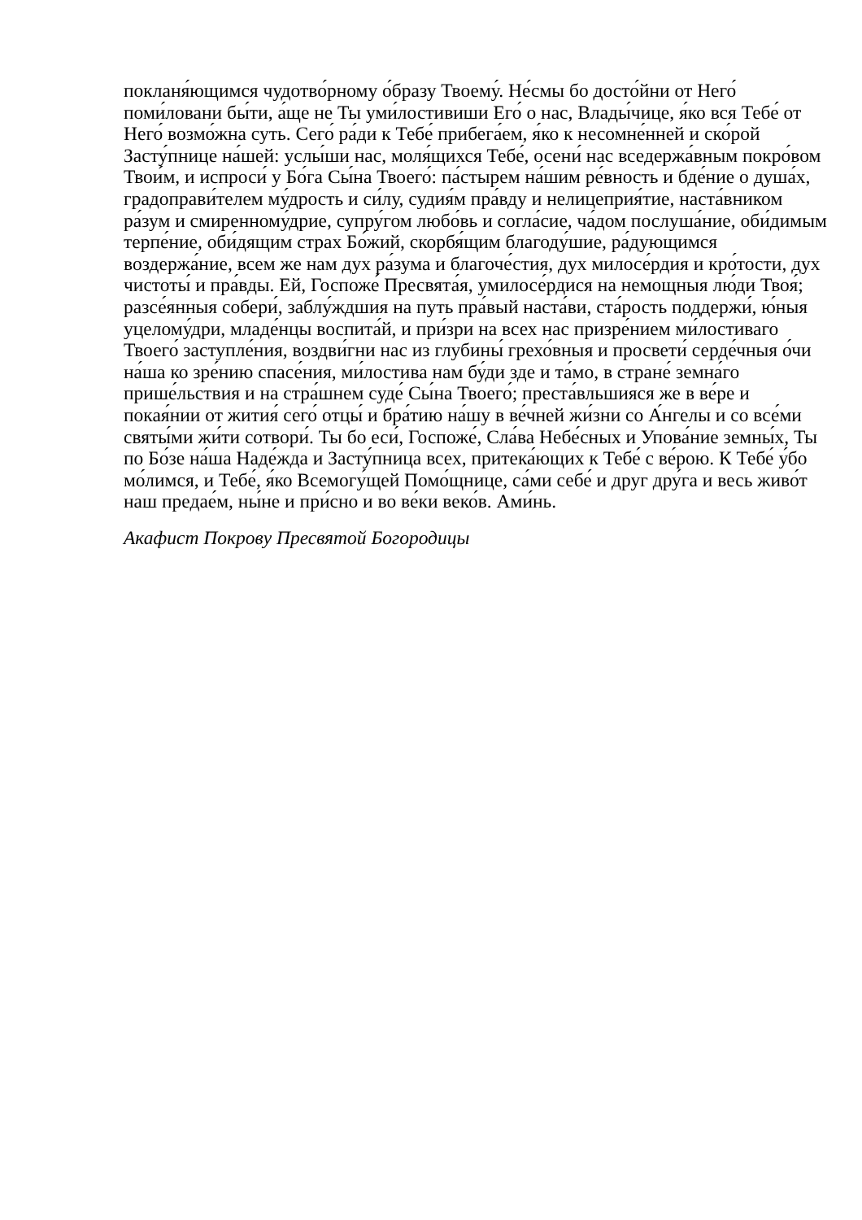покланя́ющимся чудотво́рному о́бразу Твоему́. Не́смы бо досто́йни от Него́ поми́ловани бы́ти, а́ще не Ты уми́лостивиши Его́ о нас, Влады́чице, я́ко вся Тебе́ от Него́ возмо́жна суть. Сего́ ра́ди к Тебе́ прибега́ем, я́ко к несомне́нней и ско́рой Засту́пнице на́шей: услы́ши нас, моля́щихся Тебе́, осени́ нас вседержа́вным покро́вом Твои́м, и испроси́ у Бо́га Сы́на Твоего́: па́стырем на́шим ре́вность и бде́ние о душа́х, градоправи́телем му́дрость и си́лу, судия́м пра́вду и нелицеприя́тие, наста́вником ра́зум и смиренному́дрие, супру́гом любо́вь и согла́сие, ча́дом послуша́ние, оби́димым терпе́ние, оби́дящим страх Бо́жий, скорбя́щим благоду́шие, ра́дующимся воздержа́ние, всем же нам дух ра́зума и благоче́стия, дух милосе́рдия и кро́тости, дух чистоты́ и пра́вды. Ей, Госпоже́ Пресвята́я, умилосе́рдися на немощныя лю́ди Твоя́; разсе́янныя собери́, заблу́ждшия на путь пра́вый наста́ви, ста́рость поддержи́, ю́ныя уцелому́дри, младе́нцы воспита́й, и при́зри на всех нас призре́нием ми́лостиваго Твоего́ заступле́ния, воздви́гни нас из глубины́ грехо́вныя и просвети́ серде́чныя о́чи на́ша ко зре́нию спасе́ния, ми́лостива нам бу́ди зде и та́мо, в стране́ земна́го прише́льствия и на стра́шнем суде́ Сы́на Твоего́; преста́вльшияся же в ве́ре и покая́нии от жития́ сего́ отцы́ и бра́тию на́шу в ве́чней жи́зни со А́нгелы и со все́ми святы́ми жи́ти сотвори́. Ты бо еси́, Госпоже́, Сла́ва Небе́сных и Упова́ние земны́х, Ты по Бо́зе на́ша Наде́жда и Засту́пница всех, притека́ющих к Тебе́ с ве́рою. К Тебе́ у́бо мо́лимся, и Тебе́, я́ко Всемогу́щей Помо́щнице, са́ми себе́ и друг дру́га и весь живо́т наш предае́м, ны́не и при́сно и во ве́ки веко́в. Ами́нь.
Акафист Покрову Пресвятой Богородицы